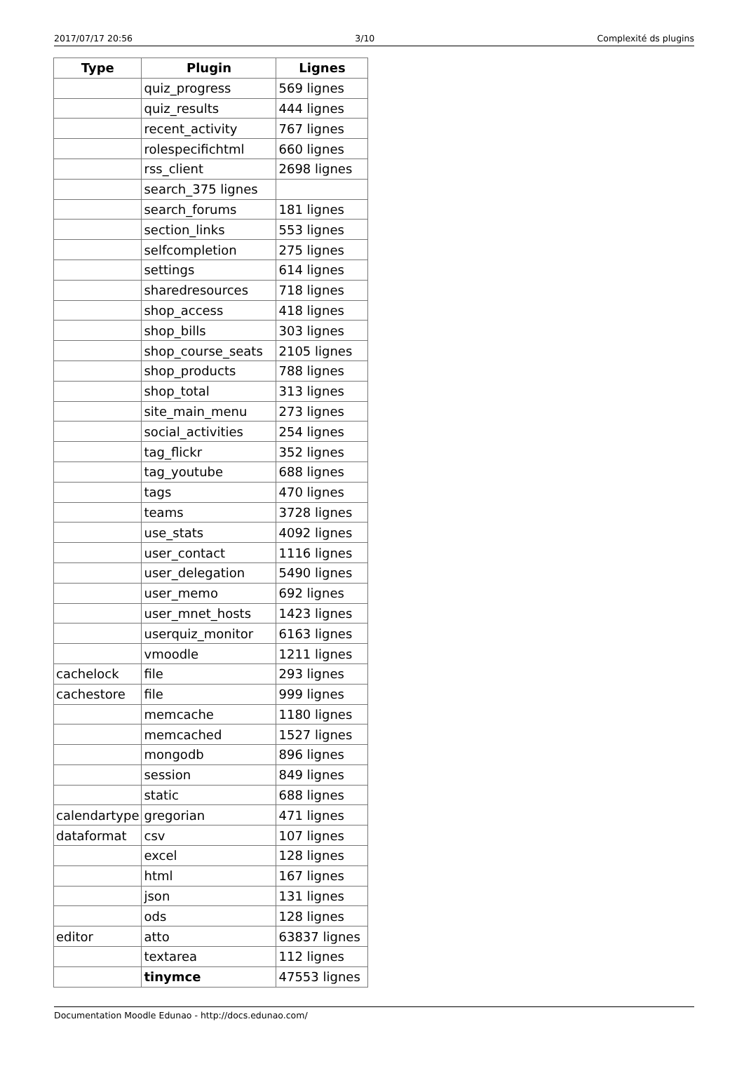2017/07/17 20:56 3/10 Complexité ds plugins
| Type | Plugin | Lignes |
| --- | --- | --- |
| | quiz_progress | 569 lignes |
| | quiz_results | 444 lignes |
| | recent_activity | 767 lignes |
| | rolespecifichtml | 660 lignes |
| | rss_client | 2698 lignes |
| | search_375 lignes | |
| | search_forums | 181 lignes |
| | section_links | 553 lignes |
| | selfcompletion | 275 lignes |
| | settings | 614 lignes |
| | sharedresources | 718 lignes |
| | shop_access | 418 lignes |
| | shop_bills | 303 lignes |
| | shop_course_seats | 2105 lignes |
| | shop_products | 788 lignes |
| | shop_total | 313 lignes |
| | site_main_menu | 273 lignes |
| | social_activities | 254 lignes |
| | tag_flickr | 352 lignes |
| | tag_youtube | 688 lignes |
| | tags | 470 lignes |
| | teams | 3728 lignes |
| | use_stats | 4092 lignes |
| | user_contact | 1116 lignes |
| | user_delegation | 5490 lignes |
| | user_memo | 692 lignes |
| | user_mnet_hosts | 1423 lignes |
| | userquiz_monitor | 6163 lignes |
| | vmoodle | 1211 lignes |
| cachelock | file | 293 lignes |
| cachestore | file | 999 lignes |
| | memcache | 1180 lignes |
| | memcached | 1527 lignes |
| | mongodb | 896 lignes |
| | session | 849 lignes |
| | static | 688 lignes |
| calendartype | gregorian | 471 lignes |
| dataformat | csv | 107 lignes |
| | excel | 128 lignes |
| | html | 167 lignes |
| | json | 131 lignes |
| | ods | 128 lignes |
| editor | atto | 63837 lignes |
| | textarea | 112 lignes |
| | tinymce | 47553 lignes |
Documentation Moodle Edunao - http://docs.edunao.com/